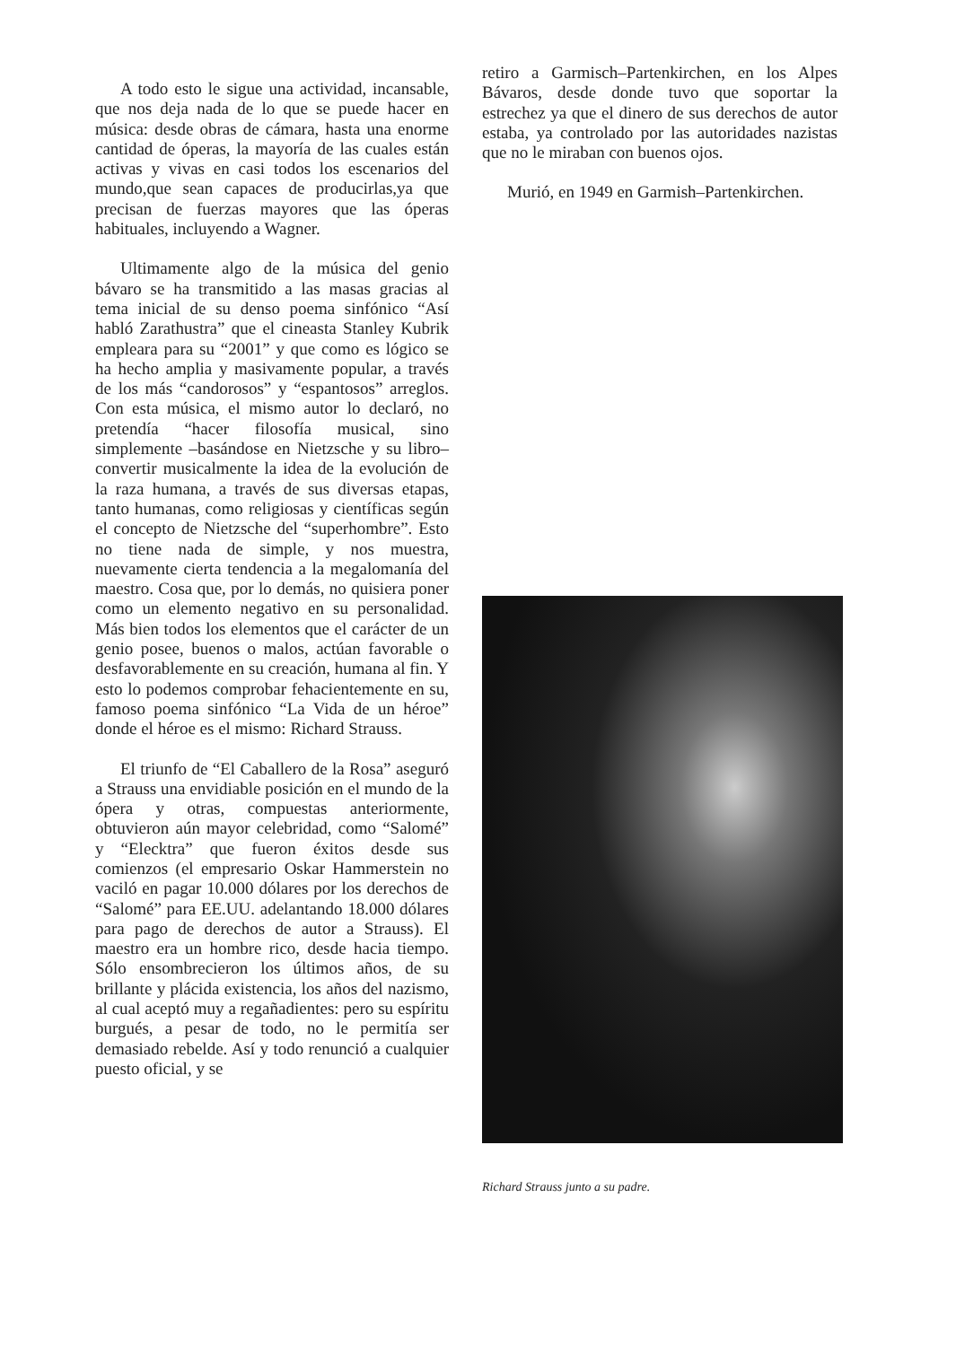A todo esto le sigue una actividad, incansable, que nos deja nada de lo que se puede hacer en música: desde obras de cámara, hasta una enorme cantidad de óperas, la mayoría de las cuales están activas y vivas en casi todos los escenarios del mundo,que sean capaces de producirlas,ya que precisan de fuerzas mayores que las óperas habituales, incluyendo a Wagner.
Ultimamente algo de la música del genio bávaro se ha transmitido a las masas gracias al tema inicial de su denso poema sinfónico “Así habló Zarathustra” que el cineasta Stanley Kubrik empleara para su “2001” y que como es lógico se ha hecho amplia y masivamente popular, a través de los más “candorosos” y “espantosos” arreglos. Con esta música, el mismo autor lo declaró, no pretendía “hacer filosofía musical, sino simplemente –basándose en Nietzsche y su libro– convertir musicalmente la idea de la evolución de la raza humana, a través de sus diversas etapas, tanto humanas, como religiosas y científicas según el concepto de Nietzsche del “superhombre”. Esto no tiene nada de simple, y nos muestra, nuevamente cierta tendencia a la megalomanía del maestro. Cosa que, por lo demás, no quisiera poner como un elemento negativo en su personalidad. Más bien todos los elementos que el carácter de un genio posee, buenos o malos, actúan favorable o desfavorablemente en su creación, humana al fin. Y esto lo podemos comprobar fehacientemente en su, famoso poema sinfónico “La Vida de un héroe” donde el héroe es el mismo: Richard Strauss.
El triunfo de “El Caballero de la Rosa” aseguró a Strauss una envidiable posición en el mundo de la ópera y otras, compuestas anteriormente, obtuvieron aún mayor celebridad, como “Salomé” y “Elecktra” que fueron éxitos desde sus comienzos (el empresario Oskar Hammerstein no vaciló en pagar 10.000 dólares por los derechos de “Salomé” para EE.UU. adelantando 18.000 dólares para pago de derechos de autor a Strauss). El maestro era un hombre rico, desde hacia tiempo. Sólo ensombrecieron los últimos años, de su brillante y plácida existencia, los años del nazismo, al cual aceptó muy a regañadientes: pero su espíritu burgués, a pesar de todo, no le permitía ser demasiado rebelde. Así y todo renunció a cualquier puesto oficial, y se
retiro a Garmisch–Partenkirchen, en los Alpes Bávaros, desde donde tuvo que soportar la estrechez ya que el dinero de sus derechos de autor estaba, ya controlado por las autoridades nazistas que no le miraban con buenos ojos.
Murió, en 1949 en Garmish–Partenkirchen.
Richard Strauss junto a su padre.